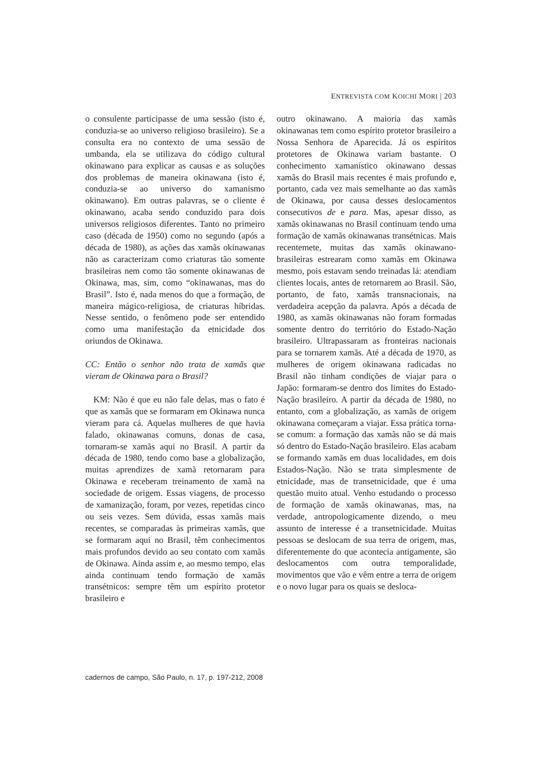ENTREVISTA COM KOICHI MORI | 203
o consulente participasse de uma sessão (isto é, conduzia-se ao universo religioso brasileiro). Se a consulta era no contexto de uma sessão de umbanda, ela se utilizava do código cultural okinawano para explicar as causas e as soluções dos problemas de maneira okinawana (isto é, conduzia-se ao universo do xamanismo okinawano). Em outras palavras, se o cliente é okinawano, acaba sendo conduzido para dois universos religiosos diferentes. Tanto no primeiro caso (década de 1950) como no segundo (após a década de 1980), as ações das xamãs okinawanas não as caracterizam como criaturas tão somente brasileiras nem como tão somente okinawanas de Okinawa, mas, sim, como “okinawanas, mas do Brasil”. Isto é, nada menos do que a formação, de maneira mágico-religiosa, de criaturas híbridas. Nesse sentido, o fenômeno pode ser entendido como uma manifestação da etnicidade dos oriundos de Okinawa.
CC: Então o senhor não trata de xamãs que vieram de Okinawa para o Brasil?
KM: Não é que eu não fale delas, mas o fato é que as xamãs que se formaram em Okinawa nunca vieram para cá. Aquelas mulheres de que havia falado, okinawanas comuns, donas de casa, tornaram-se xamãs aqui no Brasil. A partir da década de 1980, tendo como base a globalização, muitas aprendizes de xamã retornaram para Okinawa e receberam treinamento de xamã na sociedade de origem. Essas viagens, de processo de xamanização, foram, por vezes, repetidas cinco ou seis vezes. Sem dúvida, essas xamãs mais recentes, se comparadas às primeiras xamãs, que se formaram aqui no Brasil, têm conhecimentos mais profundos devido ao seu contato com xamãs de Okinawa. Ainda assim e, ao mesmo tempo, elas ainda continuam tendo formação de xamãs transétnicos: sempre têm um espírito protetor brasileiro e
outro okinawano. A maioria das xamãs okinawanas tem como espírito protetor brasileiro a Nossa Senhora de Aparecida. Já os espíritos protetores de Okinawa variam bastante. O conhecimento xamanístico okinawano dessas xamãs do Brasil mais recentes é mais profundo e, portanto, cada vez mais semelhante ao das xamãs de Okinawa, por causa desses deslocamentos consecutivos de e para. Mas, apesar disso, as xamãs okinawanas no Brasil continuam tendo uma formação de xamãs okinawanas transétnicas. Mais recentemete, muitas das xamãs okinawano-brasileiras estrearam como xamãs em Okinawa mesmo, pois estavam sendo treinadas lá: atendiam clientes locais, antes de retornarem ao Brasil. São, portanto, de fato, xamãs transnacionais, na verdadeira acepção da palavra. Após a década de 1980, as xamãs okinawanas não foram formadas somente dentro do território do Estado-Nação brasileiro. Ultrapassaram as fronteiras nacionais para se tornarem xamãs. Até a década de 1970, as mulheres de origem okinawana radicadas no Brasil não tinham condições de viajar para o Japão: formaram-se dentro dos limites do Estado-Nação brasileiro. A partir da década de 1980, no entanto, com a globalização, as xamãs de origem okinawana começaram a viajar. Essa prática torna-se comum: a formação das xamãs não se dá mais só dentro do Estado-Nação brasileiro. Elas acabam se formando xamãs em duas localidades, em dois Estados-Nação. Não se trata simplesmente de etnicidade, mas de transetnicidade, que é uma questão muito atual. Venho estudando o processo de formação de xamãs okinawanas, mas, na verdade, antropologicamente dizendo, o meu assunto de interesse é a transetnicidade. Muitas pessoas se deslocam de sua terra de origem, mas, diferentemente do que acontecia antigamente, são deslocamentos com outra temporalidade, movimentos que vão e vêm entre a terra de origem e o novo lugar para os quais se desloca-
cadernos de campo, São Paulo, n. 17, p. 197-212, 2008